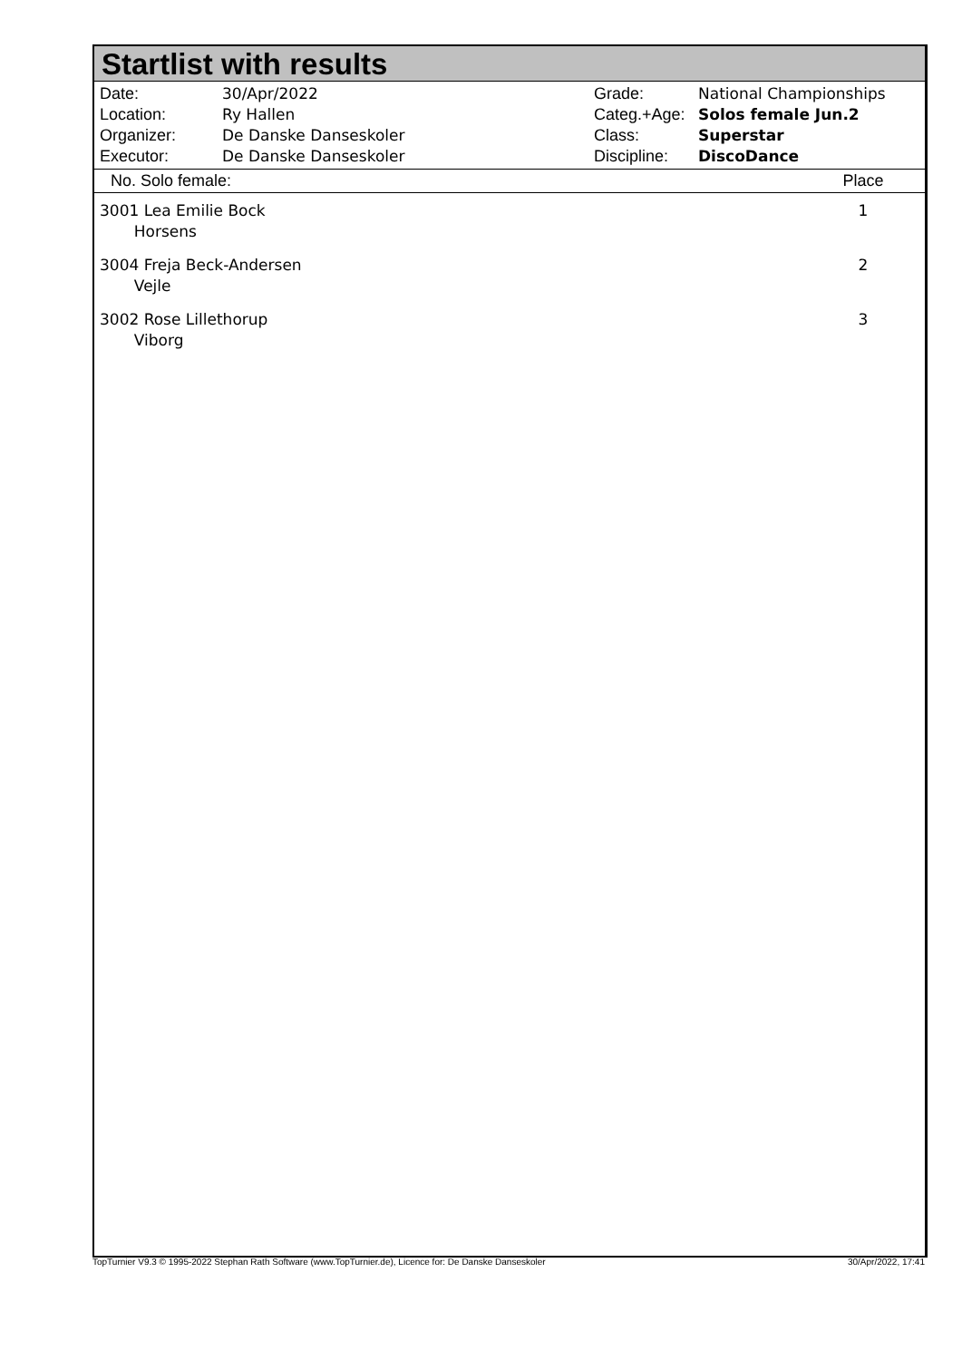Startlist with results
Date: 30/Apr/2022 Location: Ry Hallen Organizer: De Danske Danseskoler Executor: De Danske Danseskoler
Grade: National Championships Categ.+Age: Solos female Jun.2 Class: Superstar Discipline: DiscoDance
| No. Solo female: | Place |
| --- | --- |
| 3001 Lea Emilie Bock Horsens | 1 |
| 3004 Freja Beck-Andersen Vejle | 2 |
| 3002 Rose Lillethorup Viborg | 3 |
TopTurnier V9.3 © 1995-2022 Stephan Rath Software (www.TopTurnier.de), Licence for: De Danske Danseskoler 30/Apr/2022, 17:41